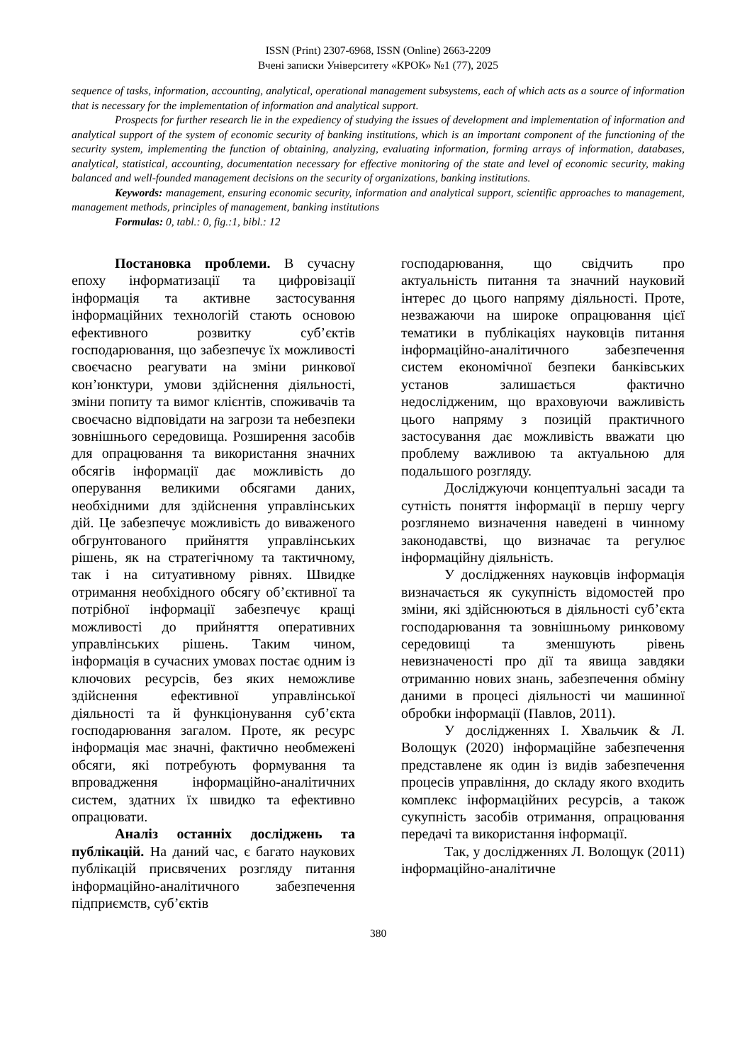ISSN (Print) 2307-6968, ISSN (Online) 2663-2209
Вчені записки Університету «КРОК» №1 (77), 2025
sequence of tasks, information, accounting, analytical, operational management subsystems, each of which acts as a source of information that is necessary for the implementation of information and analytical support.
Prospects for further research lie in the expediency of studying the issues of development and implementation of information and analytical support of the system of economic security of banking institutions, which is an important component of the functioning of the security system, implementing the function of obtaining, analyzing, evaluating information, forming arrays of information, databases, analytical, statistical, accounting, documentation necessary for effective monitoring of the state and level of economic security, making balanced and well-founded management decisions on the security of organizations, banking institutions.
Keywords: management, ensuring economic security, information and analytical support, scientific approaches to management, management methods, principles of management, banking institutions
Formulas: 0, tabl.: 0, fig.:1, bibl.: 12
Постановка проблеми. В сучасну епоху інформатизації та цифровізації інформація та активне застосування інформаційних технологій стають основою ефективного розвитку суб’єктів господарювання, що забезпечує їх можливості своєчасно реагувати на зміни ринкової кон’юнктури, умови здійснення діяльності, зміни попиту та вимог клієнтів, споживачів та своєчасно відповідати на загрози та небезпеки зовнішнього середовища. Розширення засобів для опрацювання та використання значних обсягів інформації дає можливість до оперування великими обсягами даних, необхідними для здійснення управлінських дій. Це забезпечує можливість до виваженого обгрунтованого прийняття управлінських рішень, як на стратегічному та тактичному, так і на ситуативному рівнях. Швидке отримання необхідного обсягу об’єктивної та потрібної інформації забезпечує кращі можливості до прийняття оперативних управлінських рішень. Таким чином, інформація в сучасних умовах постає одним із ключових ресурсів, без яких неможливе здійснення ефективної управлінської діяльності та й функціонування суб’єкта господарювання загалом. Проте, як ресурс інформація має значні, фактично необмежені обсяги, які потребують формування та впровадження інформаційно-аналітичних систем, здатних їх швидко та ефективно опрацювати.
Аналіз останніх досліджень та публікацій. На даний час, є багато наукових публікацій присвячених розгляду питання інформаційно-аналітичного забезпечення підприємств, суб’єктів
господарювання, що свідчить про актуальність питання та значний науковий інтерес до цього напряму діяльності. Проте, незважаючи на широке опрацювання цієї тематики в публікаціях науковців питання інформаційно-аналітичного забезпечення систем економічної безпеки банківських установ залишається фактично недослідженим, що враховуючи важливість цього напряму з позицій практичного застосування дає можливість вважати цю проблему важливою та актуальною для подальшого розгляду.
Досліджуючи концептуальні засади та сутність поняття інформації в першу чергу розглянемо визначення наведені в чинному законодавстві, що визначає та регулює інформаційну діяльність.
У дослідженнях науковців інформація визначається як сукупність відомостей про зміни, які здійснюються в діяльності суб’єкта господарювання та зовнішньому ринковому середовищі та зменшують рівень невизначеності про дії та явища завдяки отриманню нових знань, забезпечення обміну даними в процесі діяльності чи машинної обробки інформації (Павлов, 2011).
У дослідженнях І. Хвальчик & Л. Волощук (2020) інформаційне забезпечення представлене як один із видів забезпечення процесів управління, до складу якого входить комплекс інформаційних ресурсів, а також сукупність засобів отримання, опрацювання передачі та використання інформації.
Так, у дослідженнях Л. Волощук (2011) інформаційно-аналітичне
380